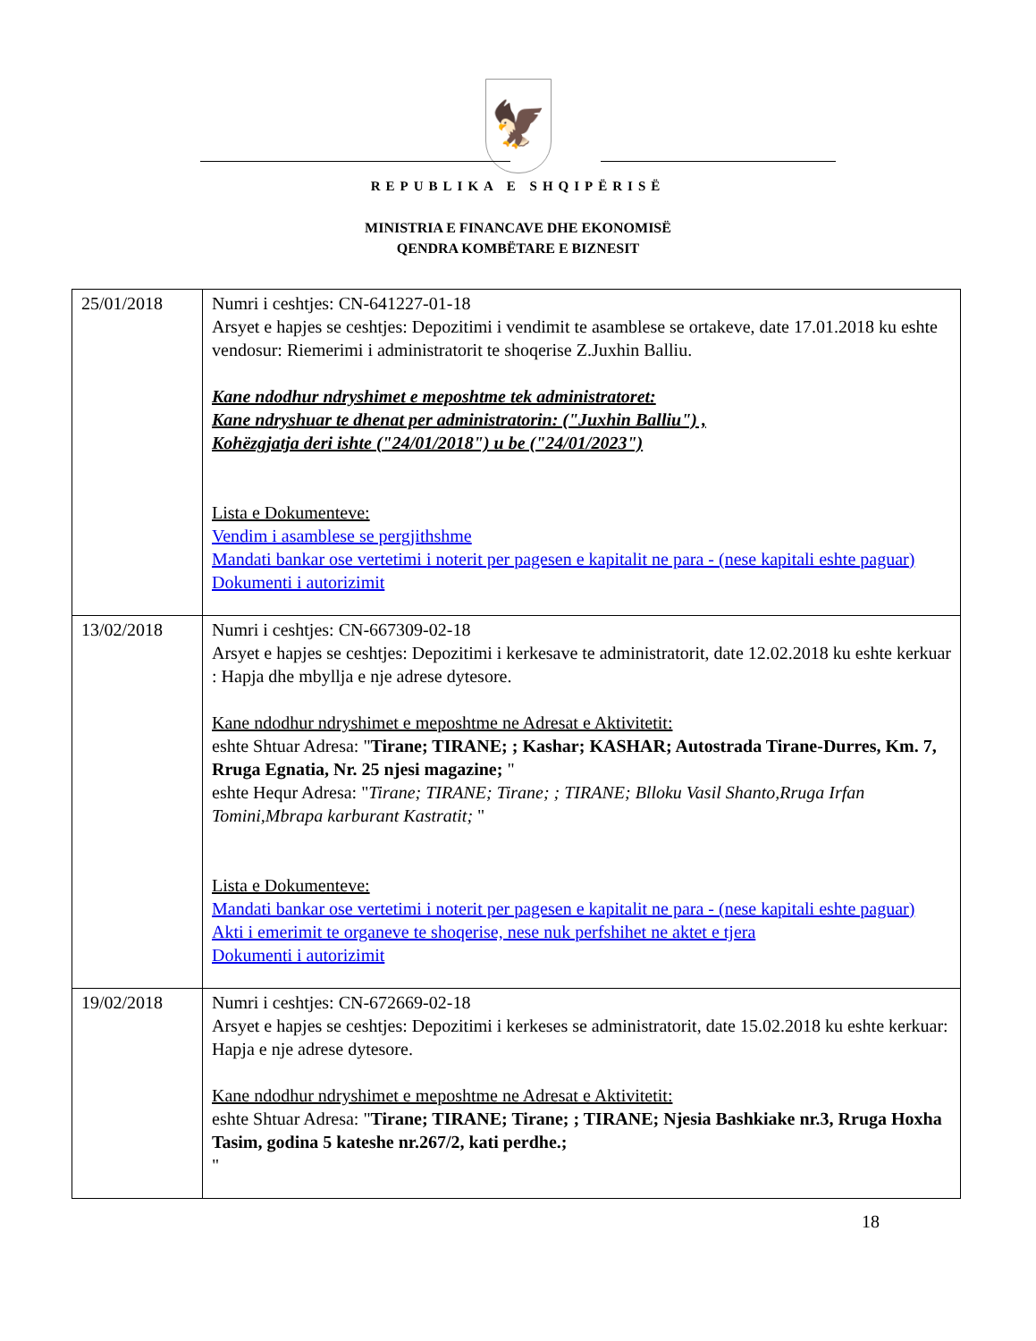🦅
REPUBLIKA E SHQIPËRISË
MINISTRIA E FINANCAVE DHE EKONOMISË
QENDRA KOMBËTARE E BIZNESIT
| 25/01/2018 | Numri i ceshtjes: CN-641227-01-18 Arsyet e hapjes se ceshtjes: Depozitimi i vendimit te asamblese se ortakeve, date 17.01.2018 ku eshte vendosur: Riemerimi i administratorit te shoqerise Z.Juxhin Balliu. Kane ndodhur ndryshimet e meposhtme tek administratoret: Kane ndryshuar te dhenat per administratorin: ("Juxhin Balliu") , Kohëzgjatja deri ishte ("24/01/2018") u be ("24/01/2023") Lista e Dokumenteve: Vendim i asamblese se pergjithshme Mandati bankar ose vertetimi i noterit per pagesen e kapitalit ne para - (nese kapitali eshte paguar) Dokumenti i autorizimit |
| 13/02/2018 | Numri i ceshtjes: CN-667309-02-18 Arsyet e hapjes se ceshtjes: Depozitimi i kerkesave te administratorit, date 12.02.2018 ku eshte kerkuar : Hapja dhe mbyllja e nje adrese dytesore. Kane ndodhur ndryshimet e meposhtme ne Adresat e Aktivitetit: eshte Shtuar Adresa: " Tirane; TIRANE; ; Kashar; KASHAR; Autostrada Tirane-Durres, Km. 7, Rruga Egnatia, Nr. 25 njesi magazine; " eshte Hequr Adresa: " Tirane; TIRANE; Tirane; ; TIRANE; Blloku Vasil Shanto,Rruga Irfan Tomini,Mbrapa karburant Kastratit; " Lista e Dokumenteve: Mandati bankar ose vertetimi i noterit per pagesen e kapitalit ne para - (nese kapitali eshte paguar) Akti i emerimit te organeve te shoqerise, nese nuk perfshihet ne aktet e tjera Dokumenti i autorizimit |
| 19/02/2018 | Numri i ceshtjes: CN-672669-02-18 Arsyet e hapjes se ceshtjes: Depozitimi i kerkeses se administratorit, date 15.02.2018 ku eshte kerkuar: Hapja e nje adrese dytesore. Kane ndodhur ndryshimet e meposhtme ne Adresat e Aktivitetit: eshte Shtuar Adresa: " Tirane; TIRANE; Tirane; ; TIRANE; Njesia Bashkiake nr.3, Rruga Hoxha Tasim, godina 5 kateshe nr.267/2, kati perdhe.; " |
18